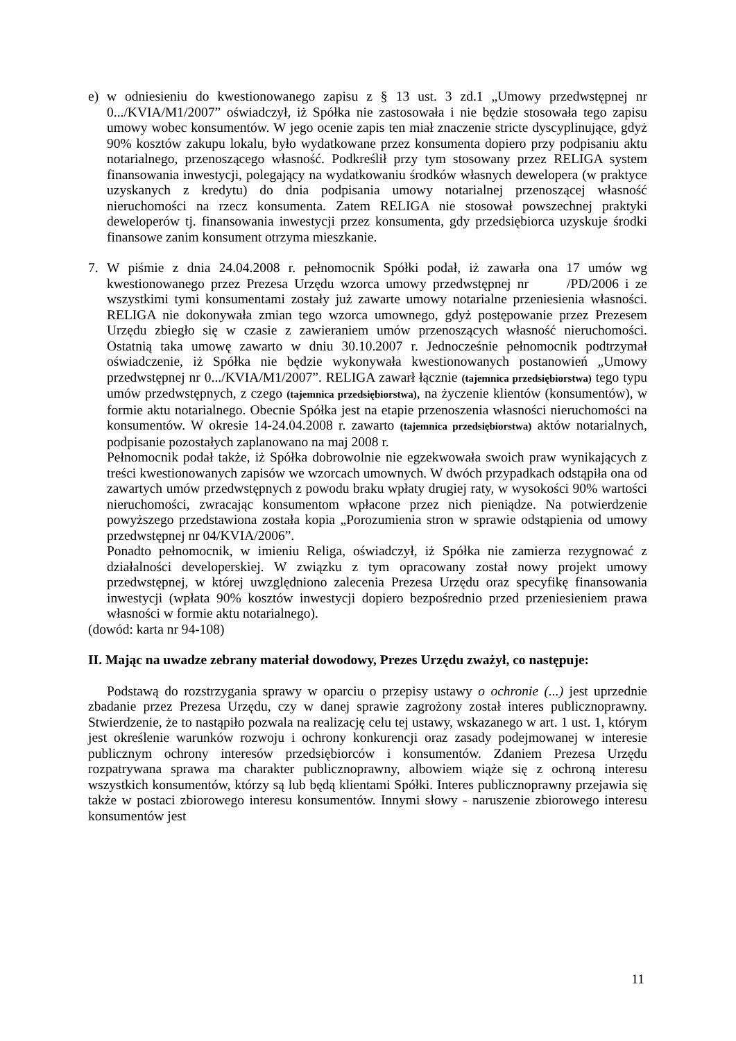e) w odniesieniu do kwestionowanego zapisu z § 13 ust. 3 zd.1 „Umowy przedwstępnej nr 0.../KVIA/M1/2007” oświadczył, iż Spółka nie zastosowała i nie będzie stosowała tego zapisu umowy wobec konsumentów. W jego ocenie zapis ten miał znaczenie stricte dyscyplinujące, gdyż 90% kosztów zakupu lokalu, było wydatkowane przez konsumenta dopiero przy podpisaniu aktu notarialnego, przenoszącego własność. Podkreślił przy tym stosowany przez RELIGA system finansowania inwestycji, polegający na wydatkowaniu środków własnych dewelopera (w praktyce uzyskanych z kredytu) do dnia podpisania umowy notarialnej przenoszącej własność nieruchomości na rzecz konsumenta. Zatem RELIGA nie stosował powszechnej praktyki deweloperów tj. finansowania inwestycji przez konsumenta, gdy przedsiębiorca uzyskuje środki finansowe zanim konsument otrzyma mieszkanie.
7. W piśmie z dnia 24.04.2008 r. pełnomocnik Spółki podał, iż zawarła ona 17 umów wg kwestionowanego przez Prezesa Urzędu wzorca umowy przedwstępnej nr /PD/2006 i ze wszystkimi tymi konsumentami zostały już zawarte umowy notarialne przeniesienia własności. RELIGA nie dokonywała zmian tego wzorca umownego, gdyż postępowanie przez Prezesem Urzędu zbiegło się w czasie z zawieraniem umów przenoszących własność nieruchomości. Ostatnią taka umowę zawarto w dniu 30.10.2007 r. Jednocześnie pełnomocnik podtrzymał oświadczenie, iż Spółka nie będzie wykonywała kwestionowanych postanowień „Umowy przedwstępnej nr 0.../KVIA/M1/2007”. RELIGA zawarł łącznie (tajemnica przedsiębiorstwa) tego typu umów przedwstępnych, z czego (tajemnica przedsiębiorstwa), na życzenie klientów (konsumentów), w formie aktu notarialnego. Obecnie Spółka jest na etapie przenoszenia własności nieruchomości na konsumentów. W okresie 14-24.04.2008 r. zawarto (tajemnica przedsiębiorstwa) aktów notarialnych, podpisanie pozostałych zaplanowano na maj 2008 r.
Pełnomocnik podał także, iż Spółka dobrowolnie nie egzekwowała swoich praw wynikających z treści kwestionowanych zapisów we wzorcach umownych. W dwóch przypadkach odstąpiła ona od zawartych umów przedwstępnych z powodu braku wpłaty drugiej raty, w wysokości 90% wartości nieruchomości, zwracając konsumentom wpłacone przez nich pieniądze. Na potwierdzenie powyższego przedstawiona została kopia „Porozumienia stron w sprawie odstąpienia od umowy przedwstępnej nr 04/KVIA/2006”.
Ponadto pełnomocnik, w imieniu Religa, oświadczył, iż Spółka nie zamierza rezygnować z działalności developerskiej. W związku z tym opracowany został nowy projekt umowy przedwstępnej, w której uwzględniono zalecenia Prezesa Urzędu oraz specyfikę finansowania inwestycji (wpłata 90% kosztów inwestycji dopiero bezpośrednio przed przeniesieniem prawa własności w formie aktu notarialnego).
(dowód: karta nr 94-108)
II. Mając na uwadze zebrany materiał dowodowy, Prezes Urzędu zważył, co następuje:
Podstawą do rozstrzygania sprawy w oparciu o przepisy ustawy o ochronie (...) jest uprzednie zbadanie przez Prezesa Urzędu, czy w danej sprawie zagrożony został interes publicznoprawny. Stwierdzenie, że to nastąpiło pozwala na realizację celu tej ustawy, wskazanego w art. 1 ust. 1, którym jest określenie warunków rozwoju i ochrony konkurencji oraz zasady podejmowanej w interesie publicznym ochrony interesów przedsiębiorców i konsumentów. Zdaniem Prezesa Urzędu rozpatrywana sprawa ma charakter publicznoprawny, albowiem wiąże się z ochroną interesu wszystkich konsumentów, którzy są lub będą klientami Spółki. Interes publicznoprawny przejawia się także w postaci zbiorowego interesu konsumentów. Innymi słowy - naruszenie zbiorowego interesu konsumentów jest
11